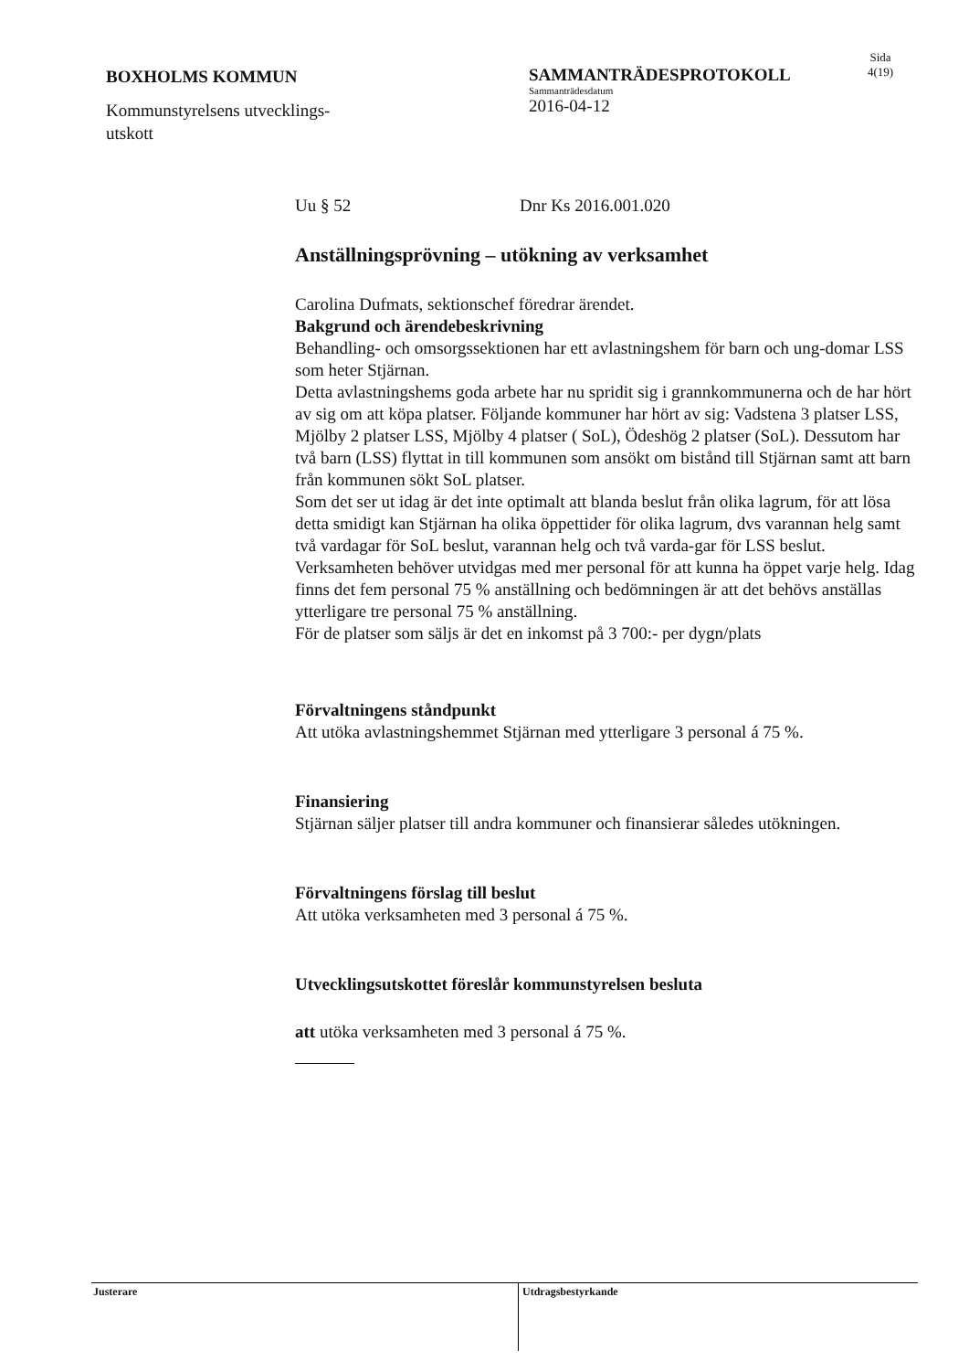BOXHOLMS KOMMUN
Kommunstyrelsens utvecklings-
utskott
SAMMANTRÄDESPROTOKOLL
Sammanträdesdatum
2016-04-12
Sida
4(19)
Uu § 52 Dnr Ks 2016.001.020
Anställningsprövning – utökning av verksamhet
Carolina Dufmats, sektionschef föredrar ärendet.
Bakgrund och ärendebeskrivning
Behandling- och omsorgssektionen har ett avlastningshem för barn och ung-domar LSS som heter Stjärnan.
Detta avlastningshems goda arbete har nu spridit sig i grannkommunerna och de har hört av sig om att köpa platser. Följande kommuner har hört av sig: Vadstena 3 platser LSS, Mjölby 2 platser LSS, Mjölby 4 platser ( SoL), Ödeshög 2 platser (SoL). Dessutom har två barn (LSS) flyttat in till kommunen som ansökt om bistånd till Stjärnan samt att barn från kommunen sökt SoL platser.
Som det ser ut idag är det inte optimalt att blanda beslut från olika lagrum, för att lösa detta smidigt kan Stjärnan ha olika öppettider för olika lagrum, dvs varannan helg samt två vardagar för SoL beslut, varannan helg och två varda-gar för LSS beslut.
Verksamheten behöver utvidgas med mer personal för att kunna ha öppet varje helg. Idag finns det fem personal 75 % anställning och bedömningen är att det behövs anställas ytterligare tre personal 75 % anställning.
För de platser som säljs är det en inkomst på 3 700:- per dygn/plats
Förvaltningens ståndpunkt
Att utöka avlastningshemmet Stjärnan med ytterligare 3 personal á 75 %.
Finansiering
Stjärnan säljer platser till andra kommuner och finansierar således utökningen.
Förvaltningens förslag till beslut
Att utöka verksamheten med 3 personal á 75 %.
Utvecklingsutskottet föreslår kommunstyrelsen besluta
att utöka verksamheten med 3 personal á 75 %.
Justerare Utdragsbestyrkande